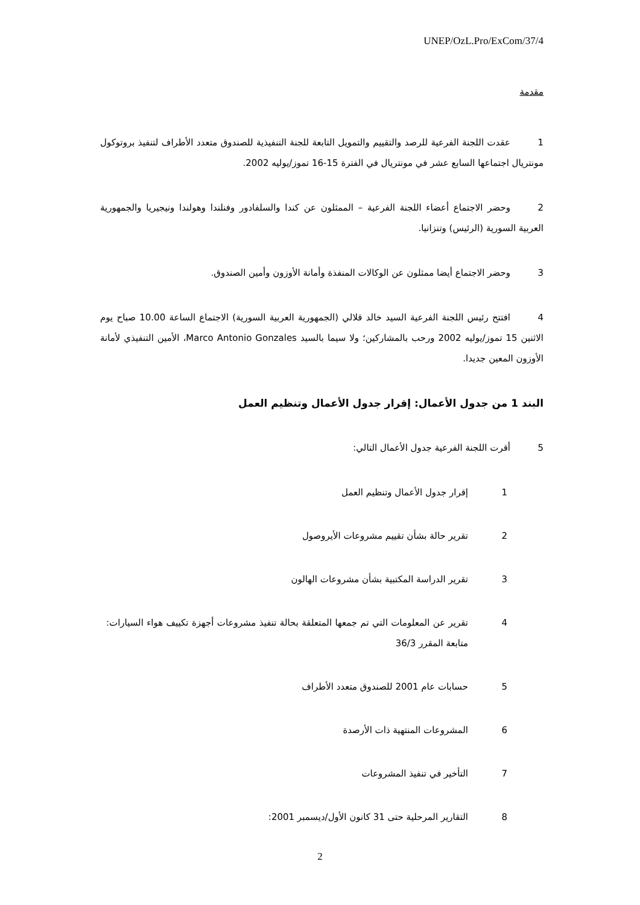UNEP/OzL.Pro/ExCom/37/4
مقدمة
1 عقدت اللجنة الفرعية للرصد والتقييم والتمويل التابعة للجنة التنفيذية للصندوق متعدد الأطراف لتنفيذ بروتوكول مونتريال اجتماعها السابع عشر في مونتريال في الفترة 15-16 تموز/يوليه 2002.
2 وحضر الاجتماع أعضاء اللجنة الفرعية – الممثلون عن كندا والسلفادور وفنلندا وهولندا ونيجيريا والجمهورية العربية السورية (الرئيس) وتنزانيا.
3 وحضر الاجتماع أيضا ممثلون عن الوكالات المنفذة وأمانة الأوزون وأمين الصندوق.
4 افتتح رئيس اللجنة الفرعية السيد خالد قلالي (الجمهورية العربية السورية) الاجتماع الساعة 10.00 صباح يوم الاثنين 15 تموز/يوليه 2002 ورحب بالمشاركين؛ ولا سيما بالسيد Marco Antonio Gonzales، الأمين التنفيذي لأمانة الأوزون المعين جديدا.
البند 1 من جدول الأعمال: إقرار جدول الأعمال وتنظيم العمل
5 أقرت اللجنة الفرعية جدول الأعمال التالي:
1 إقرار جدول الأعمال وتنظيم العمل
2 تقرير حالة بشأن تقييم مشروعات الأيروصول
3 تقرير الدراسة المكتبية بشأن مشروعات الهالون
4 تقرير عن المعلومات التي تم جمعها المتعلقة بحالة تنفيذ مشروعات أجهزة تكييف هواء السيارات: متابعة المقرر 36/3
5 حسابات عام 2001 للصندوق متعدد الأطراف
6 المشروعات المنتهية ذات الأرصدة
7 التأخير في تنفيذ المشروعات
8 التقارير المرحلية حتى 31 كانون الأول/ديسمبر 2001:
2